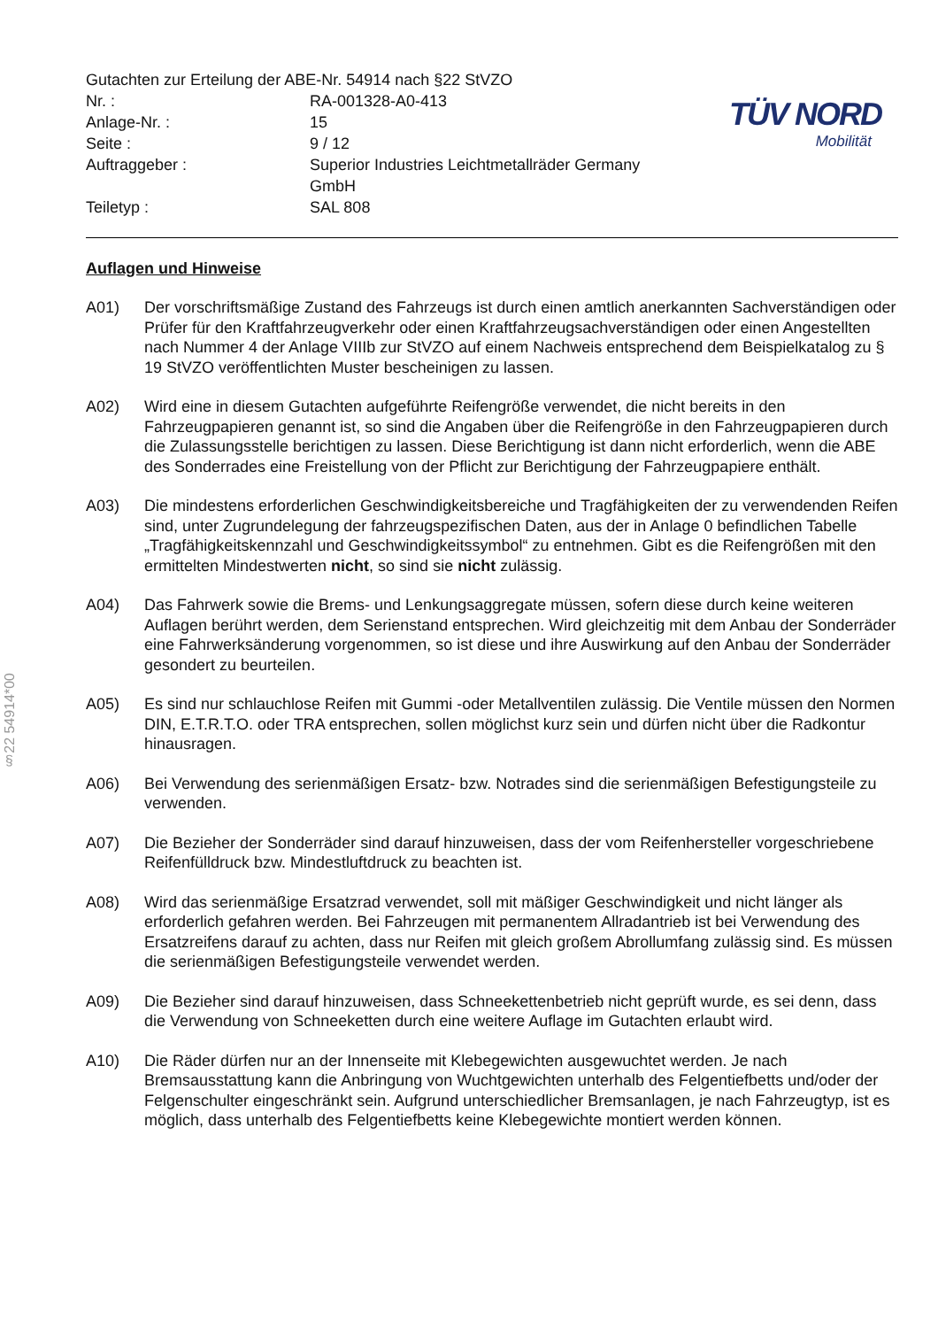§22 54914*00
Gutachten zur Erteilung der ABE-Nr. 54914 nach §22 StVZO
| Nr. : | RA-001328-A0-413 |
| Anlage-Nr. : | 15 |
| Seite : | 9 / 12 |
| Auftraggeber : | Superior Industries Leichtmetallräder Germany GmbH |
| Teiletyp : | SAL 808 |
TÜV NORD
Mobilität
Auflagen und Hinweise
A01) Der vorschriftsmäßige Zustand des Fahrzeugs ist durch einen amtlich anerkannten Sachverständigen oder Prüfer für den Kraftfahrzeugverkehr oder einen Kraftfahrzeugsachverständigen oder einen Angestellten nach Nummer 4 der Anlage VIIIb zur StVZO auf einem Nachweis entsprechend dem Beispielkatalog zu § 19 StVZO veröffentlichten Muster bescheinigen zu lassen.
A02) Wird eine in diesem Gutachten aufgeführte Reifengröße verwendet, die nicht bereits in den Fahrzeugpapieren genannt ist, so sind die Angaben über die Reifengröße in den Fahrzeugpapieren durch die Zulassungsstelle berichtigen zu lassen. Diese Berichtigung ist dann nicht erforderlich, wenn die ABE des Sonderrades eine Freistellung von der Pflicht zur Berichtigung der Fahrzeugpapiere enthält.
A03) Die mindestens erforderlichen Geschwindigkeitsbereiche und Tragfähigkeiten der zu verwendenden Reifen sind, unter Zugrundelegung der fahrzeugspezifischen Daten, aus der in Anlage 0 befindlichen Tabelle „Tragfähigkeitskennzahl und Geschwindigkeitssymbol“ zu entnehmen. Gibt es die Reifengrößen mit den ermittelten Mindestwerten nicht, so sind sie nicht zulässig.
A04) Das Fahrwerk sowie die Brems- und Lenkungsaggregate müssen, sofern diese durch keine weiteren Auflagen berührt werden, dem Serienstand entsprechen. Wird gleichzeitig mit dem Anbau der Sonderräder eine Fahrwerksänderung vorgenommen, so ist diese und ihre Auswirkung auf den Anbau der Sonderräder gesondert zu beurteilen.
A05) Es sind nur schlauchlose Reifen mit Gummi -oder Metallventilen zulässig. Die Ventile müssen den Normen DIN, E.T.R.T.O. oder TRA entsprechen, sollen möglichst kurz sein und dürfen nicht über die Radkontur hinausragen.
A06) Bei Verwendung des serienmäßigen Ersatz- bzw. Notrades sind die serienmäßigen Befestigungsteile zu verwenden.
A07) Die Bezieher der Sonderräder sind darauf hinzuweisen, dass der vom Reifenhersteller vorgeschriebene Reifenfülldruck bzw. Mindestluftdruck zu beachten ist.
A08) Wird das serienmäßige Ersatzrad verwendet, soll mit mäßiger Geschwindigkeit und nicht länger als erforderlich gefahren werden. Bei Fahrzeugen mit permanentem Allradantrieb ist bei Verwendung des Ersatzreifens darauf zu achten, dass nur Reifen mit gleich großem Abrollumfang zulässig sind. Es müssen die serienmäßigen Befestigungsteile verwendet werden.
A09) Die Bezieher sind darauf hinzuweisen, dass Schneekettenbetrieb nicht geprüft wurde, es sei denn, dass die Verwendung von Schneeketten durch eine weitere Auflage im Gutachten erlaubt wird.
A10) Die Räder dürfen nur an der Innenseite mit Klebegewichten ausgewuchtet werden. Je nach Bremsausstattung kann die Anbringung von Wuchtgewichten unterhalb des Felgentiefbetts und/oder der Felgenschulter eingeschränkt sein. Aufgrund unterschiedlicher Bremsanlagen, je nach Fahrzeugtyp, ist es möglich, dass unterhalb des Felgentiefbetts keine Klebegewichte montiert werden können.